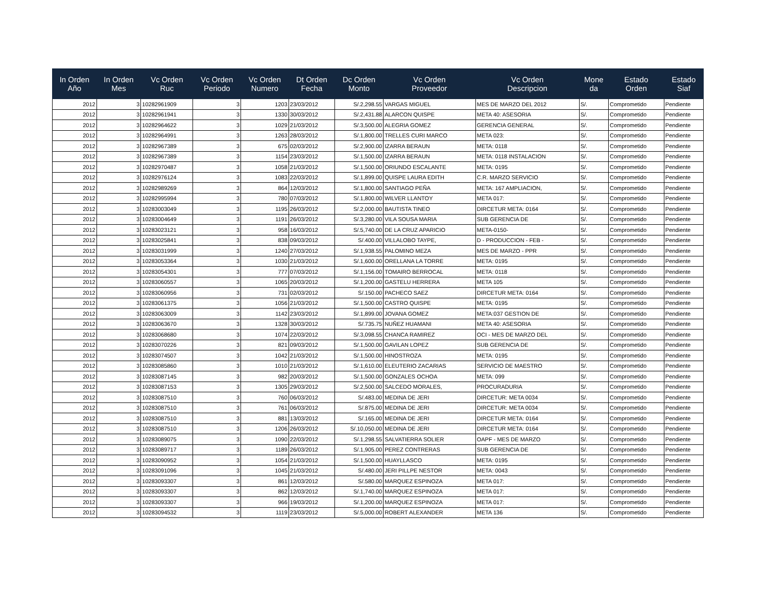| In Orden Año | In Orden Mes | Vc Orden Ruc | Vc Orden Periodo | Vc Orden Numero | Dt Orden Fecha | Dc Orden Monto | Vc Orden Proveedor | Vc Orden Descripcion | Mone da | Estado Orden | Estado Siaf |
| --- | --- | --- | --- | --- | --- | --- | --- | --- | --- | --- | --- |
| 2012 | 3 | 10282961909 | 3 | 1203 | 23/03/2012 | S/.2,298.55 | VARGAS MIGUEL | MES DE MARZO DEL 2012 | S/. | Comprometido | Pendiente |
| 2012 | 3 | 10282961941 | 3 | 1330 | 30/03/2012 | S/.2,431.88 | ALARCON QUISPE | META 40: ASESORIA | S/. | Comprometido | Pendiente |
| 2012 | 3 | 10282964622 | 3 | 1029 | 21/03/2012 | S/.3,500.00 | ALEGRIA GOMEZ | GERENCIA GENERAL | S/. | Comprometido | Pendiente |
| 2012 | 3 | 10282964991 | 3 | 1263 | 28/03/2012 | S/.1,800.00 | TRELLES CURI MARCO | META 023: | S/. | Comprometido | Pendiente |
| 2012 | 3 | 10282967389 | 3 | 675 | 02/03/2012 | S/.2,900.00 | IZARRA BERAUN | META: 0118 | S/. | Comprometido | Pendiente |
| 2012 | 3 | 10282967389 | 3 | 1154 | 23/03/2012 | S/.1,500.00 | IZARRA BERAUN | META: 0118 INSTALACION | S/. | Comprometido | Pendiente |
| 2012 | 3 | 10282970487 | 3 | 1058 | 21/03/2012 | S/.1,500.00 | ORIUNDO ESCALANTE | META: 0195 | S/. | Comprometido | Pendiente |
| 2012 | 3 | 10282976124 | 3 | 1083 | 22/03/2012 | S/.1,899.00 | QUISPE LAURA EDITH | C.R. MARZO SERVICIO | S/. | Comprometido | Pendiente |
| 2012 | 3 | 10282989269 | 3 | 864 | 12/03/2012 | S/.1,800.00 | SANTIAGO PEÑA | META: 167 AMPLIACION, | S/. | Comprometido | Pendiente |
| 2012 | 3 | 10282995994 | 3 | 780 | 07/03/2012 | S/.1,800.00 | WILVER LLANTOY | META 017: | S/. | Comprometido | Pendiente |
| 2012 | 3 | 10283003049 | 3 | 1195 | 26/03/2012 | S/.2,000.00 | BAUTISTA TINEO | DIRCETUR META: 0164 | S/. | Comprometido | Pendiente |
| 2012 | 3 | 10283004649 | 3 | 1191 | 26/03/2012 | S/.3,280.00 | VILA SOUSA MARIA | SUB GERENCIA DE | S/. | Comprometido | Pendiente |
| 2012 | 3 | 10283023121 | 3 | 958 | 16/03/2012 | S/.5,740.00 | DE LA CRUZ APARICIO | META-0150- | S/. | Comprometido | Pendiente |
| 2012 | 3 | 10283025841 | 3 | 838 | 09/03/2012 | S/.400.00 | VILLALOBO TAYPE, | D - PRODUCCION - FEB - | S/. | Comprometido | Pendiente |
| 2012 | 3 | 10283031999 | 3 | 1240 | 27/03/2012 | S/.1,938.55 | PALOMINO MEZA | MES DE MARZO - PPR | S/. | Comprometido | Pendiente |
| 2012 | 3 | 10283053364 | 3 | 1030 | 21/03/2012 | S/.1,600.00 | ORELLANA LA TORRE | META: 0195 | S/. | Comprometido | Pendiente |
| 2012 | 3 | 10283054301 | 3 | 777 | 07/03/2012 | S/.1,156.00 | TOMAIRO BERROCAL | META: 0118 | S/. | Comprometido | Pendiente |
| 2012 | 3 | 10283060557 | 3 | 1065 | 20/03/2012 | S/.1,200.00 | GASTELU HERRERA | META 105 | S/. | Comprometido | Pendiente |
| 2012 | 3 | 10283060956 | 3 | 731 | 02/03/2012 | S/.150.00 | PACHECO SAEZ | DIRCETUR META: 0164 | S/. | Comprometido | Pendiente |
| 2012 | 3 | 10283061375 | 3 | 1056 | 21/03/2012 | S/.1,500.00 | CASTRO QUISPE | META: 0195 | S/. | Comprometido | Pendiente |
| 2012 | 3 | 10283063009 | 3 | 1142 | 23/03/2012 | S/.1,899.00 | JOVANA GOMEZ | META:037 GESTION DE | S/. | Comprometido | Pendiente |
| 2012 | 3 | 10283063670 | 3 | 1328 | 30/03/2012 | S/.735.75 | NUÑEZ HUAMANI | META 40: ASESORIA | S/. | Comprometido | Pendiente |
| 2012 | 3 | 10283068680 | 3 | 1074 | 22/03/2012 | S/.3,098.55 | CHANCA RAMIREZ | OCI - MES DE MARZO DEL | S/. | Comprometido | Pendiente |
| 2012 | 3 | 10283070226 | 3 | 821 | 09/03/2012 | S/.1,500.00 | GAVILAN LOPEZ | SUB GERENCIA DE | S/. | Comprometido | Pendiente |
| 2012 | 3 | 10283074507 | 3 | 1042 | 21/03/2012 | S/.1,500.00 | HINOSTROZA | META: 0195 | S/. | Comprometido | Pendiente |
| 2012 | 3 | 10283085860 | 3 | 1010 | 21/03/2012 | S/.1,610.00 | ELEUTERIO ZACARIAS | SERVICIO DE MAESTRO | S/. | Comprometido | Pendiente |
| 2012 | 3 | 10283087145 | 3 | 982 | 20/03/2012 | S/.1,500.00 | GONZALES OCHOA | META: 099 | S/. | Comprometido | Pendiente |
| 2012 | 3 | 10283087153 | 3 | 1305 | 29/03/2012 | S/.2,500.00 | SALCEDO MORALES, | PROCURADURIA | S/. | Comprometido | Pendiente |
| 2012 | 3 | 10283087510 | 3 | 760 | 06/03/2012 | S/.483.00 | MEDINA DE JERI | DIRCETUR: META 0034 | S/. | Comprometido | Pendiente |
| 2012 | 3 | 10283087510 | 3 | 761 | 06/03/2012 | S/.875.00 | MEDINA DE JERI | DIRCETUR: META 0034 | S/. | Comprometido | Pendiente |
| 2012 | 3 | 10283087510 | 3 | 881 | 13/03/2012 | S/.165.00 | MEDINA DE JERI | DIRCETUR META: 0164 | S/. | Comprometido | Pendiente |
| 2012 | 3 | 10283087510 | 3 | 1206 | 26/03/2012 | S/.10,050.00 | MEDINA DE JERI | DIRCETUR META: 0164 | S/. | Comprometido | Pendiente |
| 2012 | 3 | 10283089075 | 3 | 1090 | 22/03/2012 | S/.1,298.55 | SALVATIERRA SOLIER | OAPF - MES DE MARZO | S/. | Comprometido | Pendiente |
| 2012 | 3 | 10283089717 | 3 | 1189 | 26/03/2012 | S/.1,905.00 | PEREZ CONTRERAS | SUB GERENCIA DE | S/. | Comprometido | Pendiente |
| 2012 | 3 | 10283090952 | 3 | 1054 | 21/03/2012 | S/.1,500.00 | HUAYLLASCO | META: 0195 | S/. | Comprometido | Pendiente |
| 2012 | 3 | 10283091096 | 3 | 1045 | 21/03/2012 | S/.480.00 | JERI PILLPE NESTOR | META: 0043 | S/. | Comprometido | Pendiente |
| 2012 | 3 | 10283093307 | 3 | 861 | 12/03/2012 | S/.580.00 | MARQUEZ ESPINOZA | META 017: | S/. | Comprometido | Pendiente |
| 2012 | 3 | 10283093307 | 3 | 862 | 12/03/2012 | S/.1,740.00 | MARQUEZ ESPINOZA | META 017: | S/. | Comprometido | Pendiente |
| 2012 | 3 | 10283093307 | 3 | 966 | 19/03/2012 | S/.1,200.00 | MARQUEZ ESPINOZA | META 017: | S/. | Comprometido | Pendiente |
| 2012 | 3 | 10283094532 | 3 | 1119 | 23/03/2012 | S/.5,000.00 | ROBERT ALEXANDER | META 136 | S/. | Comprometido | Pendiente |